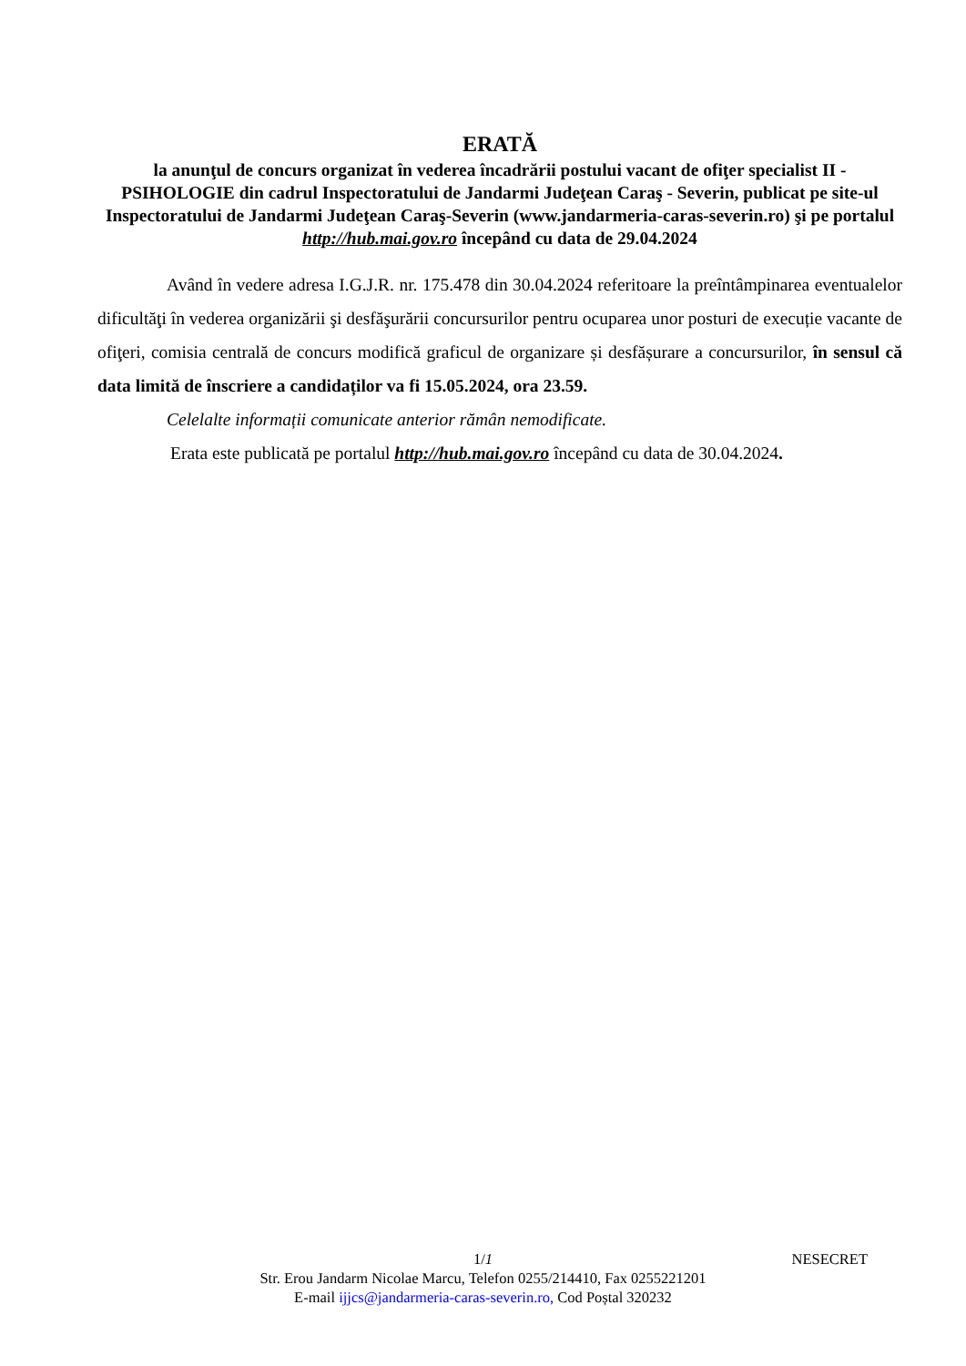ERATĂ
la anunţul de concurs organizat în vederea încadrării postului vacant de ofiţer specialist II - PSIHOLOGIE din cadrul Inspectoratului de Jandarmi Judeţean Caraş - Severin, publicat pe site-ul Inspectoratului de Jandarmi Judeţean Caraş-Severin (www.jandarmeria-caras-severin.ro) şi pe portalul http://hub.mai.gov.ro începând cu data de 29.04.2024
Având în vedere adresa I.G.J.R. nr. 175.478 din 30.04.2024 referitoare la preîntâmpinarea eventualelor dificultăţi în vederea organizării şi desfăşurării concursurilor pentru ocuparea unor posturi de execuție vacante de ofiţeri, comisia centrală de concurs modifică graficul de organizare și desfășurare a concursurilor, în sensul că data limită de înscriere a candidaților va fi 15.05.2024, ora 23.59.
Celelalte informații comunicate anterior rămân nemodificate.
Erata este publicată pe portalul http://hub.mai.gov.ro începând cu data de 30.04.2024.
1/1 NESECRET
Str. Erou Jandarm Nicolae Marcu, Telefon 0255/214410, Fax 0255221201
E-mail ijjcs@jandarmeria-caras-severin.ro, Cod Poștal 320232